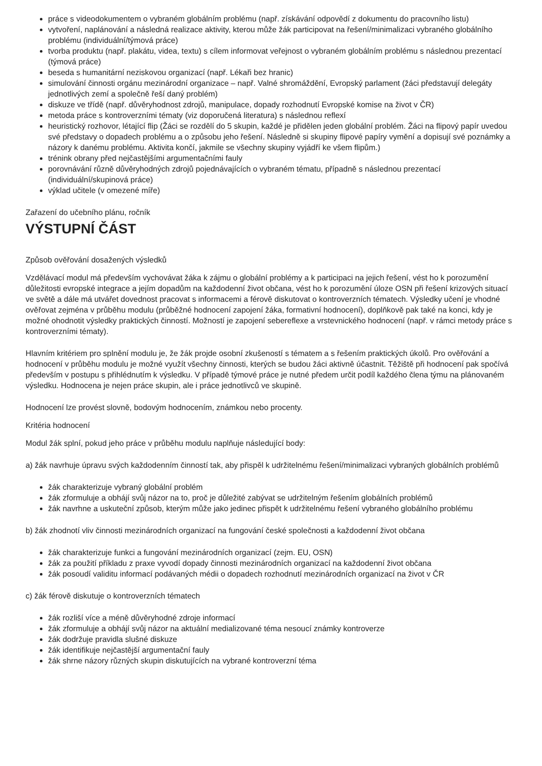práce s videodokumentem o vybraném globálním problému (např. získávání odpovědí z dokumentu do pracovního listu)
vytvoření, naplánování a následná realizace aktivity, kterou může žák participovat na řešení/minimalizaci vybraného globálního problému (individuální/týmová práce)
tvorba produktu (např. plakátu, videa, textu) s cílem informovat veřejnost o vybraném globálním problému s následnou prezentací (týmová práce)
beseda s humanitární neziskovou organizací (např. Lékaři bez hranic)
simulování činnosti orgánu mezinárodní organizace – např. Valné shromáždění, Evropský parlament (žáci představují delegáty jednotlivých zemí a společně řeší daný problém)
diskuze ve třídě (např. důvěryhodnost zdrojů, manipulace, dopady rozhodnutí Evropské komise na život v ČR)
metoda práce s kontroverzními tématy (viz doporučená literatura) s následnou reflexí
heuristický rozhovor, létající flip (Žáci se rozdělí do 5 skupin, každé je přidělen jeden globální problém. Žáci na flipový papír uvedou své představy o dopadech problému a o způsobu jeho řešení. Následně si skupiny flipové papíry vymění a dopisují své poznámky a názory k danému problému. Aktivita končí, jakmile se všechny skupiny vyjádří ke všem flipům.)
trénink obrany před nejčastějšími argumentačními fauly
porovnávání různě důvěryhodných zdrojů pojednávajících o vybraném tématu, případně s následnou prezentací (individuální/skupinová práce)
výklad učitele (v omezené míře)
Zařazení do učebního plánu, ročník
VÝSTUPNÍ ČÁST
Způsob ověřování dosažených výsledků
Vzdělávací modul má především vychovávat žáka k zájmu o globální problémy a k participaci na jejich řešení, vést ho k porozumění důležitosti evropské integrace a jejím dopadům na každodenní život občana, vést ho k porozumění úloze OSN při řešení krizových situací ve světě a dále má utvářet dovednost pracovat s informacemi a férově diskutovat o kontroverzních tématech. Výsledky učení je vhodné ověřovat zejména v průběhu modulu (průběžné hodnocení zapojení žáka, formativní hodnocení), doplňkově pak také na konci, kdy je možné ohodnotit výsledky praktických činností. Možností je zapojení sebereflexe a vrstevnického hodnocení (např. v rámci metody práce s kontroverzními tématy).
Hlavním kritériem pro splnění modulu je, že žák projde osobní zkušeností s tématem a s řešením praktických úkolů. Pro ověřování a hodnocení v průběhu modulu je možné využít všechny činnosti, kterých se budou žáci aktivně účastnit. Těžiště při hodnocení pak spočívá především v postupu s přihlédnutím k výsledku. V případě týmové práce je nutné předem určit podíl každého člena týmu na plánovaném výsledku. Hodnocena je nejen práce skupin, ale i práce jednotlivců ve skupině.
Hodnocení lze provést slovně, bodovým hodnocením, známkou nebo procenty.
Kritéria hodnocení
Modul žák splní, pokud jeho práce v průběhu modulu naplňuje následující body:
a) žák navrhuje úpravu svých každodenním činností tak, aby přispěl k udržitelnému řešení/minimalizaci vybraných globálních problémů
žák charakterizuje vybraný globální problém
žák zformuluje a obhájí svůj názor na to, proč je důležité zabývat se udržitelným řešením globálních problémů
žák navrhne a uskuteční způsob, kterým může jako jedinec přispět k udržitelnému řešení vybraného globálního problému
b) žák zhodnotí vliv činnosti mezinárodních organizací na fungování české společnosti a každodenní život občana
žák charakterizuje funkci a fungování mezinárodních organizací (zejm. EU, OSN)
žák za použití příkladu z praxe vyvodí dopady činnosti mezinárodních organizací na každodenní život občana
žák posoudí validitu informací podávaných médii o dopadech rozhodnutí mezinárodních organizací na život v ČR
c) žák férově diskutuje o kontroverzních tématech
žák rozliší více a méně důvěryhodné zdroje informací
žák zformuluje a obhájí svůj názor na aktuální medializované téma nesoucí známky kontroverze
žák dodržuje pravidla slušné diskuze
žák identifikuje nejčastější argumentační fauly
žák shrne názory různých skupin diskutujících na vybrané kontroverzní téma